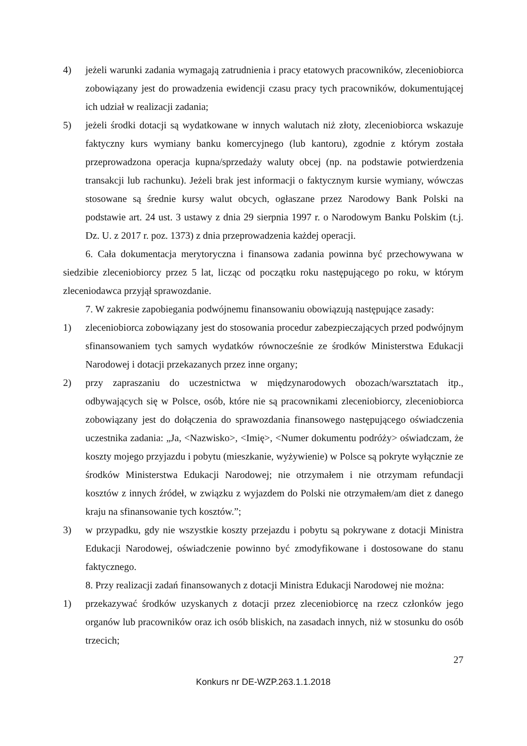4) jeżeli warunki zadania wymagają zatrudnienia i pracy etatowych pracowników, zleceniobiorca zobowiązany jest do prowadzenia ewidencji czasu pracy tych pracowników, dokumentującej ich udział w realizacji zadania;
5) jeżeli środki dotacji są wydatkowane w innych walutach niż złoty, zleceniobiorca wskazuje faktyczny kurs wymiany banku komercyjnego (lub kantoru), zgodnie z którym została przeprowadzona operacja kupna/sprzedaży waluty obcej (np. na podstawie potwierdzenia transakcji lub rachunku). Jeżeli brak jest informacji o faktycznym kursie wymiany, wówczas stosowane są średnie kursy walut obcych, ogłaszane przez Narodowy Bank Polski na podstawie art. 24 ust. 3 ustawy z dnia 29 sierpnia 1997 r. o Narodowym Banku Polskim (t.j. Dz. U. z 2017 r. poz. 1373) z dnia przeprowadzenia każdej operacji.
6. Cała dokumentacja merytoryczna i finansowa zadania powinna być przechowywana w siedzibie zleceniobiorcy przez 5 lat, licząc od początku roku następującego po roku, w którym zleceniodawca przyjął sprawozdanie.
7. W zakresie zapobiegania podwójnemu finansowaniu obowiązują następujące zasady:
1) zleceniobiorca zobowiązany jest do stosowania procedur zabezpieczających przed podwójnym sfinansowaniem tych samych wydatków równocześnie ze środków Ministerstwa Edukacji Narodowej i dotacji przekazanych przez inne organy;
2) przy zapraszaniu do uczestnictwa w międzynarodowych obozach/warsztatach itp., odbywających się w Polsce, osób, które nie są pracownikami zleceniobiorcy, zleceniobiorca zobowiązany jest do dołączenia do sprawozdania finansowego następującego oświadczenia uczestnika zadania: „Ja, <Nazwisko>, <Imię>, <Numer dokumentu podróży> oświadczam, że koszty mojego przyjazdu i pobytu (mieszkanie, wyżywienie) w Polsce są pokryte wyłącznie ze środków Ministerstwa Edukacji Narodowej; nie otrzymałem i nie otrzymam refundacji kosztów z innych źródeł, w związku z wyjazdem do Polski nie otrzymałem/am diet z danego kraju na sfinansowanie tych kosztów.”;
3) w przypadku, gdy nie wszystkie koszty przejazdu i pobytu są pokrywane z dotacji Ministra Edukacji Narodowej, oświadczenie powinno być zmodyfikowane i dostosowane do stanu faktycznego.
8. Przy realizacji zadań finansowanych z dotacji Ministra Edukacji Narodowej nie można:
1) przekazywać środków uzyskanych z dotacji przez zleceniobiorcę na rzecz członków jego organów lub pracowników oraz ich osób bliskich, na zasadach innych, niż w stosunku do osób trzecich;
27
Konkurs nr DE-WZP.263.1.1.2018